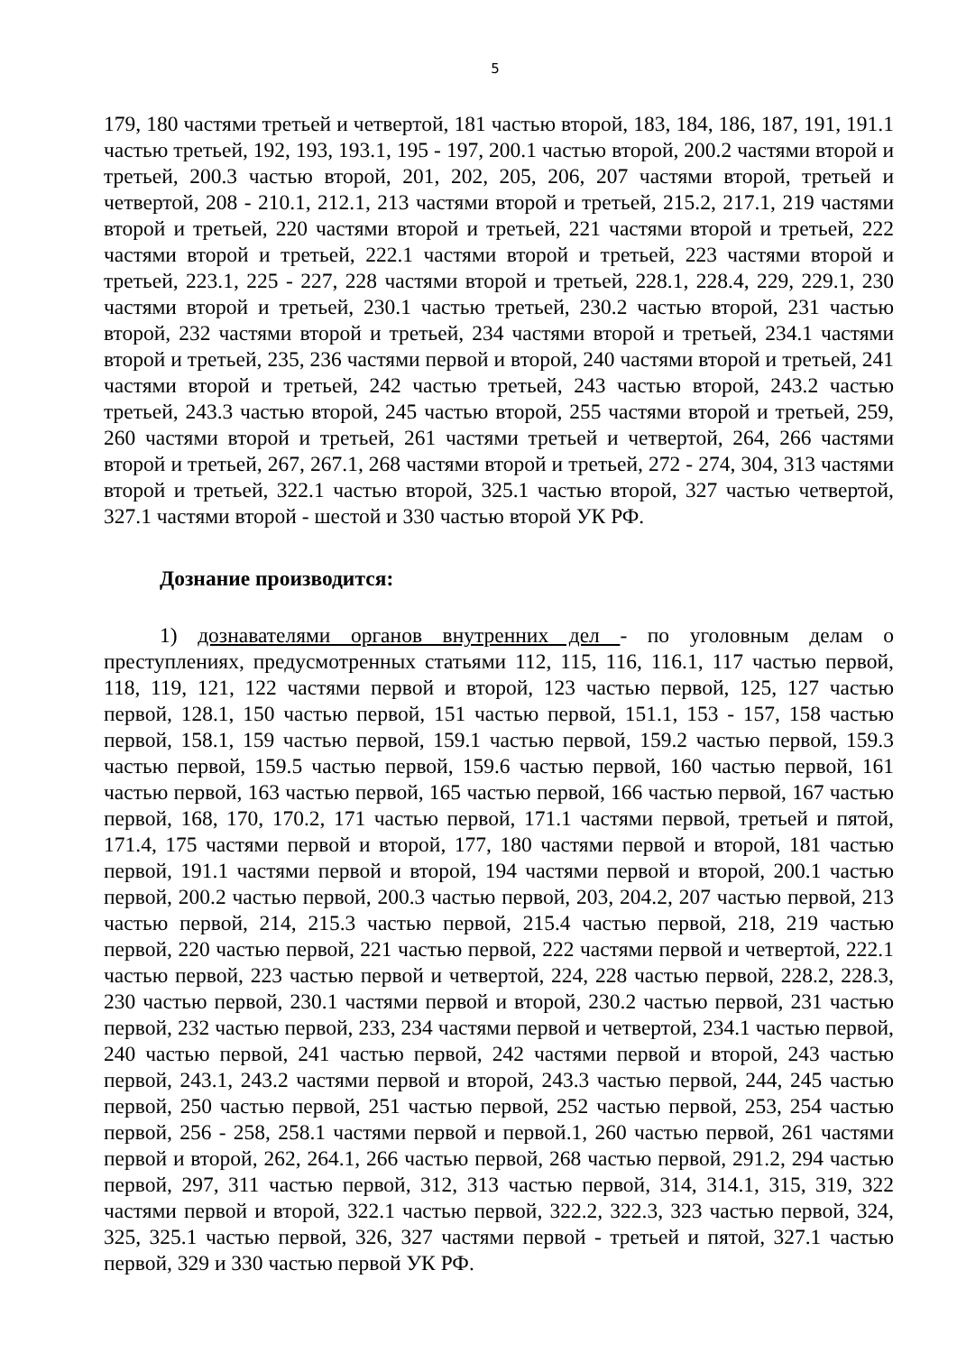5
179, 180 частями третьей и четвертой, 181 частью второй, 183, 184, 186, 187, 191, 191.1 частью третьей, 192, 193, 193.1, 195 - 197, 200.1 частью второй, 200.2 частями второй и третьей, 200.3 частью второй, 201, 202, 205, 206, 207 частями второй, третьей и четвертой, 208 - 210.1, 212.1, 213 частями второй и третьей, 215.2, 217.1, 219 частями второй и третьей, 220 частями второй и третьей, 221 частями второй и третьей, 222 частями второй и третьей, 222.1 частями второй и третьей, 223 частями второй и третьей, 223.1, 225 - 227, 228 частями второй и третьей, 228.1, 228.4, 229, 229.1, 230 частями второй и третьей, 230.1 частью третьей, 230.2 частью второй, 231 частью второй, 232 частями второй и третьей, 234 частями второй и третьей, 234.1 частями второй и третьей, 235, 236 частями первой и второй, 240 частями второй и третьей, 241 частями второй и третьей, 242 частью третьей, 243 частью второй, 243.2 частью третьей, 243.3 частью второй, 245 частью второй, 255 частями второй и третьей, 259, 260 частями второй и третьей, 261 частями третьей и четвертой, 264, 266 частями второй и третьей, 267, 267.1, 268 частями второй и третьей, 272 - 274, 304, 313 частями второй и третьей, 322.1 частью второй, 325.1 частью второй, 327 частью четвертой, 327.1 частями второй - шестой и 330 частью второй УК РФ.
Дознание производится:
1) дознавателями органов внутренних дел - по уголовным делам о преступлениях, предусмотренных статьями 112, 115, 116, 116.1, 117 частью первой, 118, 119, 121, 122 частями первой и второй, 123 частью первой, 125, 127 частью первой, 128.1, 150 частью первой, 151 частью первой, 151.1, 153 - 157, 158 частью первой, 158.1, 159 частью первой, 159.1 частью первой, 159.2 частью первой, 159.3 частью первой, 159.5 частью первой, 159.6 частью первой, 160 частью первой, 161 частью первой, 163 частью первой, 165 частью первой, 166 частью первой, 167 частью первой, 168, 170, 170.2, 171 частью первой, 171.1 частями первой, третьей и пятой, 171.4, 175 частями первой и второй, 177, 180 частями первой и второй, 181 частью первой, 191.1 частями первой и второй, 194 частями первой и второй, 200.1 частью первой, 200.2 частью первой, 200.3 частью первой, 203, 204.2, 207 частью первой, 213 частью первой, 214, 215.3 частью первой, 215.4 частью первой, 218, 219 частью первой, 220 частью первой, 221 частью первой, 222 частями первой и четвертой, 222.1 частью первой, 223 частью первой и четвертой, 224, 228 частью первой, 228.2, 228.3, 230 частью первой, 230.1 частями первой и второй, 230.2 частью первой, 231 частью первой, 232 частью первой, 233, 234 частями первой и четвертой, 234.1 частью первой, 240 частью первой, 241 частью первой, 242 частями первой и второй, 243 частью первой, 243.1, 243.2 частями первой и второй, 243.3 частью первой, 244, 245 частью первой, 250 частью первой, 251 частью первой, 252 частью первой, 253, 254 частью первой, 256 - 258, 258.1 частями первой и первой.1, 260 частью первой, 261 частями первой и второй, 262, 264.1, 266 частью первой, 268 частью первой, 291.2, 294 частью первой, 297, 311 частью первой, 312, 313 частью первой, 314, 314.1, 315, 319, 322 частями первой и второй, 322.1 частью первой, 322.2, 322.3, 323 частью первой, 324, 325, 325.1 частью первой, 326, 327 частями первой - третьей и пятой, 327.1 частью первой, 329 и 330 частью первой УК РФ.